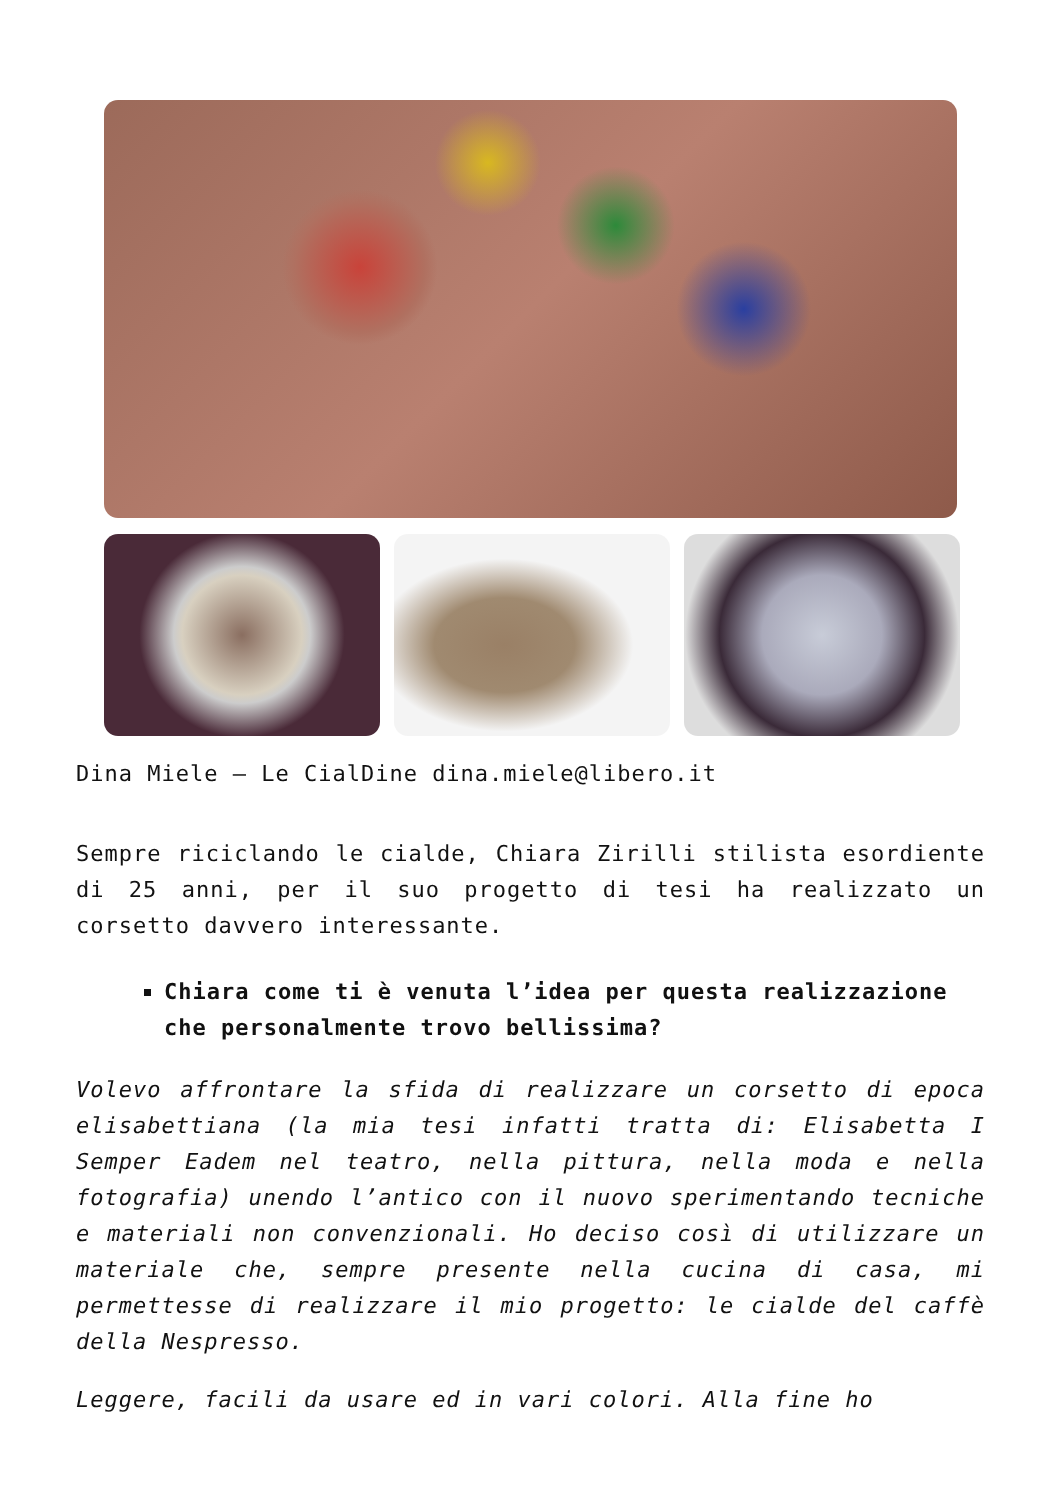Dina Miele – Le CialDine dina.miele@libero.it
Sempre riciclando le cialde, Chiara Zirilli stilista esordiente di 25 anni, per il suo progetto di tesi ha realizzato un corsetto davvero interessante.
Chiara come ti è venuta l’idea per questa realizzazione che personalmente trovo bellissima?
Volevo affrontare la sfida di realizzare un corsetto di epoca elisabettiana (la mia tesi infatti tratta di: Elisabetta I Semper Eadem nel teatro, nella pittura, nella moda e nella fotografia) unendo l’antico con il nuovo sperimentando tecniche e materiali non convenzionali. Ho deciso così di utilizzare un materiale che, sempre presente nella cucina di casa, mi permettesse di realizzare il mio progetto: le cialde del caffè della Nespresso.
Leggere, facili da usare ed in vari colori. Alla fine ho